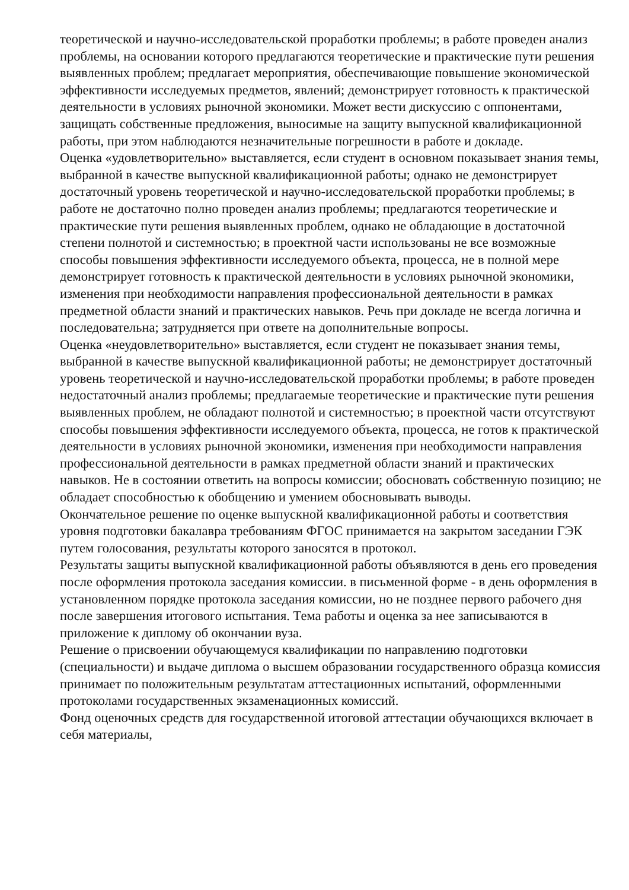теоретической и научно-исследовательской проработки проблемы; в работе проведен анализ проблемы, на основании которого предлагаются теоретические и практические пути решения выявленных проблем; предлагает мероприятия, обеспечивающие повышение экономической эффективности исследуемых предметов, явлений; демонстрирует готовность к практической деятельности в условиях рыночной экономики. Может вести дискуссию с оппонентами, защищать собственные предложения, выносимые на защиту выпускной квалификационной работы, при этом наблюдаются незначительные погрешности в работе и докладе.
Оценка «удовлетворительно» выставляется, если студент в основном показывает знания темы, выбранной в качестве выпускной квалификационной работы; однако не демонстрирует достаточный уровень теоретической и научно-исследовательской проработки проблемы; в работе не достаточно полно проведен анализ проблемы; предлагаются теоретические и практические пути решения выявленных проблем, однако не обладающие в достаточной степени полнотой и системностью; в проектной части использованы не все возможные способы повышения эффективности исследуемого объекта, процесса, не в полной мере демонстрирует готовность к практической деятельности в условиях рыночной экономики, изменения при необходимости направления профессиональной деятельности в рамках предметной области знаний и практических навыков. Речь при докладе не всегда логична и последовательна; затрудняется при ответе на дополнительные вопросы.
Оценка «неудовлетворительно» выставляется, если студент не показывает знания темы, выбранной в качестве выпускной квалификационной работы; не демонстрирует достаточный уровень теоретической и научно-исследовательской проработки проблемы; в работе проведен недостаточный анализ проблемы; предлагаемые теоретические и практические пути решения выявленных проблем, не обладают полнотой и системностью; в проектной части отсутствуют способы повышения эффективности исследуемого объекта, процесса, не готов к практической деятельности в условиях рыночной экономики, изменения при необходимости направления профессиональной деятельности в рамках предметной области знаний и практических навыков. Не в состоянии ответить на вопросы комиссии; обосновать собственную позицию; не обладает способностью к обобщению и умением обосновывать выводы.
Окончательное решение по оценке выпускной квалификационной работы и соответствия уровня подготовки бакалавра требованиям ФГОС принимается на закрытом заседании ГЭК путем голосования, результаты которого заносятся в протокол.
Результаты защиты выпускной квалификационной работы объявляются в день его проведения после оформления протокола заседания комиссии. в письменной форме - в день оформления в установленном порядке протокола заседания комиссии, но не позднее первого рабочего дня после завершения итогового испытания. Тема работы и оценка за нее записываются в приложение к диплому об окончании вуза.
Решение о присвоении обучающемуся квалификации по направлению подготовки (специальности) и выдаче диплома о высшем образовании государственного образца комиссия принимает по положительным результатам аттестационных испытаний, оформленными протоколами государственных экзаменационных комиссий.
Фонд оценочных средств для государственной итоговой аттестации обучающихся включает в себя материалы,